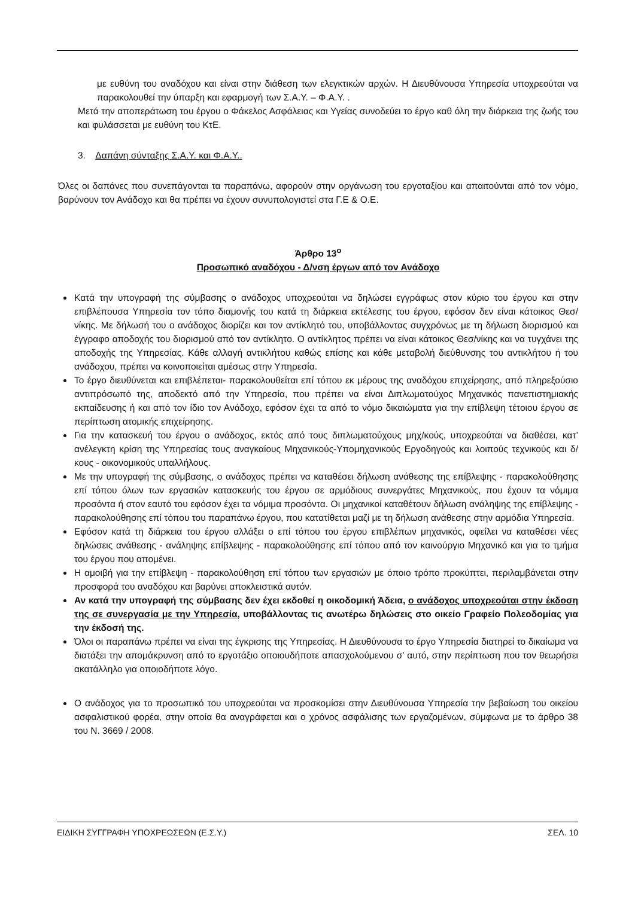με ευθύνη του αναδόχου και είναι στην διάθεση των ελεγκτικών αρχών. Η Διευθύνουσα Υπηρεσία υποχρεούται να παρακολουθεί την ύπαρξη και εφαρμογή των Σ.Α.Υ. – Φ.Α.Υ. .
Μετά την αποπεράτωση του έργου ο Φάκελος Ασφάλειας και Υγείας συνοδεύει το έργο καθ όλη την διάρκεια της ζωής του και φυλάσσεται με ευθύνη του ΚτΕ.
3. Δαπάνη σύνταξης Σ.Α.Υ. και Φ.Α.Υ..
Όλες οι δαπάνες που συνεπάγονται τα παραπάνω, αφορούν στην οργάνωση του εργοταξίου και απαιτούνται από τον νόμο, βαρύνουν τον Ανάδοχο και θα πρέπει να έχουν συνυπολογιστεί στα Γ.Ε & Ο.Ε.
Άρθρο 13<sup>ο</sup>
Προσωπικό αναδόχου - Δ/νση έργων από τον Ανάδοχο
Κατά την υπογραφή της σύμβασης ο ανάδοχος υποχρεούται να δηλώσει εγγράφως στον κύριο του έργου και στην επιβλέπουσα Υπηρεσία τον τόπο διαμονής του κατά τη διάρκεια εκτέλεσης του έργου, εφόσον δεν είναι κάτοικος Θεσ/νίκης. Με δήλωσή του ο ανάδοχος διορίζει και τον αντίκλητό του, υποβάλλοντας συγχρόνως με τη δήλωση διορισμού και έγγραφο αποδοχής του διορισμού από τον αντίκλητο. Ο αντίκλητος πρέπει να είναι κάτοικος Θεσ/νίκης και να τυγχάνει της αποδοχής της Υπηρεσίας. Κάθε αλλαγή αντικλήτου καθώς επίσης και κάθε μεταβολή διεύθυνσης του αντικλήτου ή του ανάδοχου, πρέπει να κοινοποιείται αμέσως στην Υπηρεσία.
Το έργο διευθύνεται και επιβλέπεται- παρακολουθείται επί τόπου εκ μέρους της αναδόχου επιχείρησης, από πληρεξούσιο αντιπρόσωπό της, αποδεκτό από την Υπηρεσία, που πρέπει να είναι Διπλωματούχος Μηχανικός πανεπιστημιακής εκπαίδευσης ή και από τον ίδιο τον Ανάδοχο, εφόσον έχει τα από το νόμο δικαιώματα για την επίβλεψη τέτοιου έργου σε περίπτωση ατομικής επιχείρησης.
Για την κατασκευή του έργου ο ανάδοχος, εκτός από τους διπλωματούχους μηχ/κούς, υποχρεούται να διαθέσει, κατ’ ανέλεγκτη κρίση της Υπηρεσίας τους αναγκαίους Μηχανικούς-Υπομηχανικούς Εργοδηγούς και λοιπούς τεχνικούς και δ/κους - οικονομικούς υπαλλήλους.
Με την υπογραφή της σύμβασης, ο ανάδοχος πρέπει να καταθέσει δήλωση ανάθεσης της επίβλεψης - παρακολούθησης επί τόπου όλων των εργασιών κατασκευής του έργου σε αρμόδιους συνεργάτες Μηχανικούς, που έχουν τα νόμιμα προσόντα ή στον εαυτό του εφόσον έχει τα νόμιμα προσόντα. Οι μηχανικοί καταθέτουν δήλωση ανάληψης της επίβλεψης - παρακολούθησης επί τόπου του παραπάνω έργου, που κατατίθεται μαζί με τη δήλωση ανάθεσης στην αρμόδια Υπηρεσία.
Εφόσον κατά τη διάρκεια του έργου αλλάξει ο επί τόπου του έργου επιβλέπων μηχανικός, οφείλει να καταθέσει νέες δηλώσεις ανάθεσης - ανάληψης επίβλεψης - παρακολούθησης επί τόπου από τον καινούργιο Μηχανικό και για το τμήμα του έργου που απομένει.
Η αμοιβή για την επίβλεψη - παρακολούθηση επί τόπου των εργασιών με όποιο τρόπο προκύπτει, περιλαμβάνεται στην προσφορά του αναδόχου και βαρύνει αποκλειστικά αυτόν.
Αν κατά την υπογραφή της σύμβασης δεν έχει εκδοθεί η οικοδομική Άδεια, ο ανάδοχος υποχρεούται στην έκδοση της σε συνεργασία με την Υπηρεσία, υποβάλλοντας τις ανωτέρω δηλώσεις στο οικείο Γραφείο Πολεοδομίας για την έκδοσή της.
Όλοι οι παραπάνω πρέπει να είναι της έγκρισης της Υπηρεσίας. Η Διευθύνουσα το έργο Υπηρεσία διατηρεί το δικαίωμα να διατάξει την απομάκρυνση από το εργοτάξιο οποιουδήποτε απασχολούμενου σ’ αυτό, στην περίπτωση που τον θεωρήσει ακατάλληλο για οποιοδήποτε λόγο.
Ο ανάδοχος για το προσωπικό του υποχρεούται να προσκομίσει στην Διευθύνουσα Υπηρεσία την βεβαίωση του οικείου ασφαλιστικού φορέα, στην οποία θα αναγράφεται και ο χρόνος ασφάλισης των εργαζομένων, σύμφωνα με το άρθρο 38 του Ν. 3669 / 2008.
ΕΙΔΙΚΗ ΣΥΓΓΡΑΦΗ ΥΠΟΧΡΕΩΣΕΩΝ (Ε.Σ.Υ.) ΣΕΛ. 10